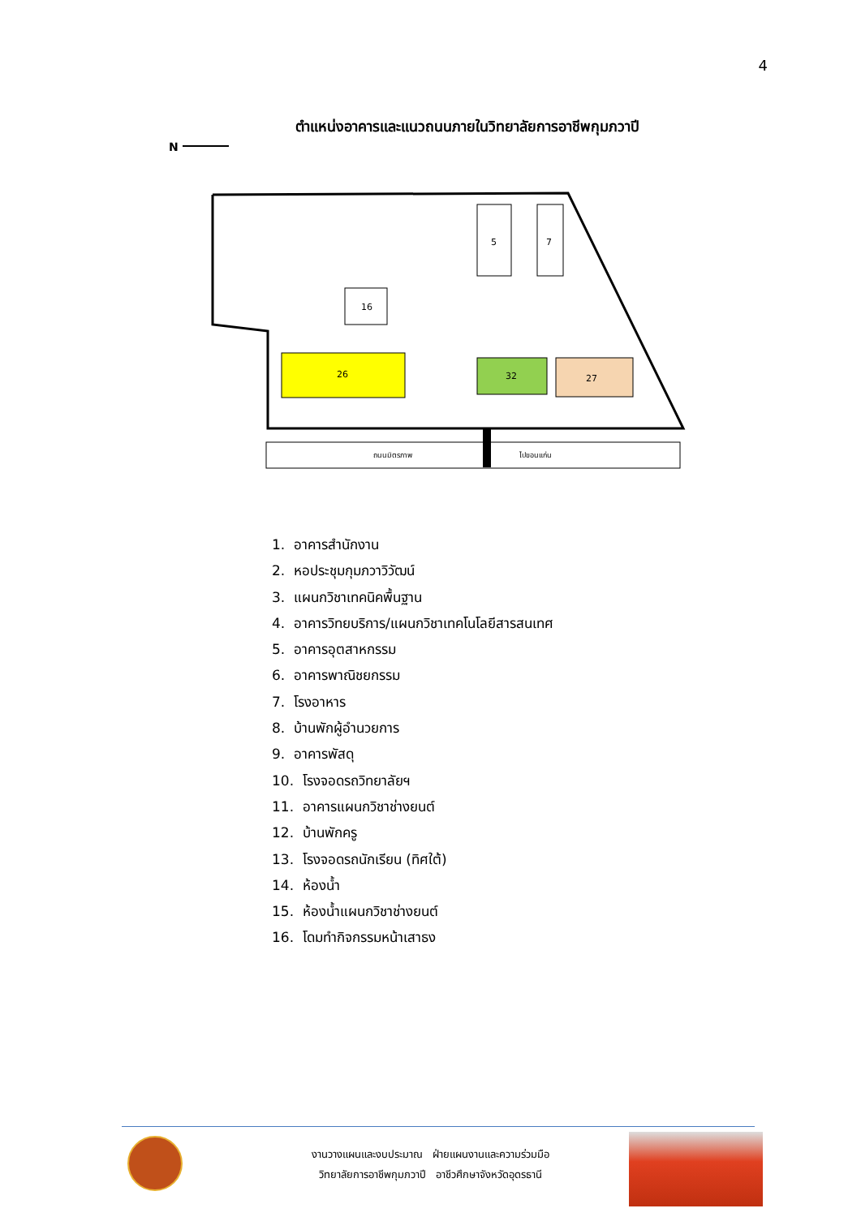4
ตำแหน่งอาคารและแนวถนนภายในวิทยาลัยการอาชีพกุมภวาปี
N
26
32
27
5
7
16
ถนนมิตรภาพ
ไปขอนแก่น
1. อาคารสำนักงาน
2. หอประชุมกุมภวาวิวัฒน์
3. แผนกวิชาเทคนิคพื้นฐาน
4. อาคารวิทยบริการ/แผนกวิชาเทคโนโลยีสารสนเทศ
5. อาคารอุตสาหกรรม
6. อาคารพาณิชยกรรม
7. โรงอาหาร
8. บ้านพักผู้อำนวยการ
9. อาคารพัสดุ
10. โรงจอดรถวิทยาลัยฯ
11. อาคารแผนกวิชาช่างยนต์
12. บ้านพักครู
13. โรงจอดรถนักเรียน (ทิศใต้)
14. ห้องน้ำ
15. ห้องน้ำแผนกวิชาช่างยนต์
16. โดมทำกิจกรรมหน้าเสาธง
งานวางแผนและงบประมาณ ฝ่ายแผนงานและความร่วมมือ
วิทยาลัยการอาชีพกุมภวาปี อาชีวศึกษาจังหวัดอุดรธานี